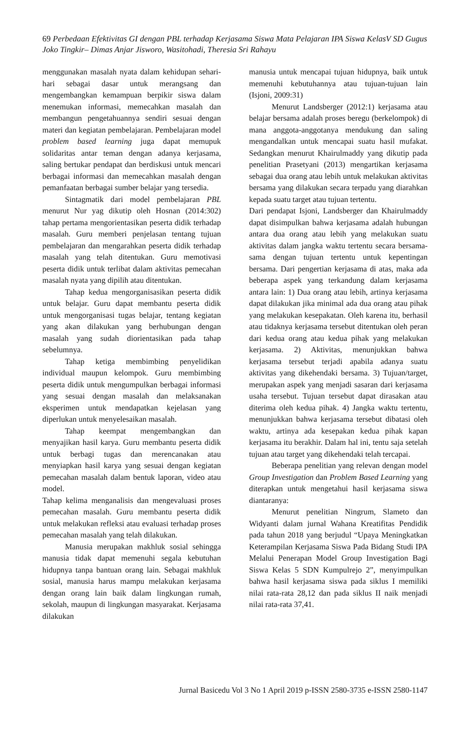69 Perbedaan Efektivitas GI dengan PBL terhadap Kerjasama Siswa Mata Pelajaran IPA Siswa KelasV SD Gugus Joko Tingkir– Dimas Anjar Jisworo, Wasitohadi, Theresia Sri Rahayu
menggunakan masalah nyata dalam kehidupan sehari-hari sebagai dasar untuk merangsang dan mengembangkan kemampuan berpikir siswa dalam menemukan informasi, memecahkan masalah dan membangun pengetahuannya sendiri sesuai dengan materi dan kegiatan pembelajaran. Pembelajaran model problem based learning juga dapat memupuk solidaritas antar teman dengan adanya kerjasama, saling bertukar pendapat dan berdiskusi untuk mencari berbagai informasi dan memecahkan masalah dengan pemanfaatan berbagai sumber belajar yang tersedia.
Sintagmatik dari model pembelajaran PBL menurut Nur yag dikutip oleh Hosnan (2014:302) tahap pertama mengorientasikan peserta didik terhadap masalah. Guru memberi penjelasan tentang tujuan pembelajaran dan mengarahkan peserta didik terhadap masalah yang telah ditentukan. Guru memotivasi peserta didik untuk terlibat dalam aktivitas pemecahan masalah nyata yang dipilih atau ditentukan.
Tahap kedua mengorganisasikan peserta didik untuk belajar. Guru dapat membantu peserta didik untuk mengorganisasi tugas belajar, tentang kegiatan yang akan dilakukan yang berhubungan dengan masalah yang sudah diorientasikan pada tahap sebelumnya.
Tahap ketiga membimbing penyelidikan individual maupun kelompok. Guru membimbing peserta didik untuk mengumpulkan berbagai informasi yang sesuai dengan masalah dan melaksanakan eksperimen untuk mendapatkan kejelasan yang diperlukan untuk menyelesaikan masalah.
Tahap keempat mengembangkan dan menyajikan hasil karya. Guru membantu peserta didik untuk berbagi tugas dan merencanakan atau menyiapkan hasil karya yang sesuai dengan kegiatan pemecahan masalah dalam bentuk laporan, video atau model.
Tahap kelima menganalisis dan mengevaluasi proses pemecahan masalah. Guru membantu peserta didik untuk melakukan refleksi atau evaluasi terhadap proses pemecahan masalah yang telah dilakukan.
Manusia merupakan makhluk sosial sehingga manusia tidak dapat memenuhi segala kebutuhan hidupnya tanpa bantuan orang lain. Sebagai makhluk sosial, manusia harus mampu melakukan kerjasama dengan orang lain baik dalam lingkungan rumah, sekolah, maupun di lingkungan masyarakat. Kerjasama dilakukan
manusia untuk mencapai tujuan hidupnya, baik untuk memenuhi kebutuhannya atau tujuan-tujuan lain (Isjoni, 2009:31)
Menurut Landsberger (2012:1) kerjasama atau belajar bersama adalah proses beregu (berkelompok) di mana anggota-anggotanya mendukung dan saling mengandalkan untuk mencapai suatu hasil mufakat. Sedangkan menurut Khairulmaddy yang dikutip pada penelitian Prasetyani (2013) mengartikan kerjasama sebagai dua orang atau lebih untuk melakukan aktivitas bersama yang dilakukan secara terpadu yang diarahkan kepada suatu target atau tujuan tertentu.
Dari pendapat Isjoni, Landsberger dan Khairulmaddy dapat disimpulkan bahwa kerjasama adalah hubungan antara dua orang atau lebih yang melakukan suatu aktivitas dalam jangka waktu tertentu secara bersama-sama dengan tujuan tertentu untuk kepentingan bersama. Dari pengertian kerjasama di atas, maka ada beberapa aspek yang terkandung dalam kerjasama antara lain: 1) Dua orang atau lebih, artinya kerjasama dapat dilakukan jika minimal ada dua orang atau pihak yang melakukan kesepakatan. Oleh karena itu, berhasil atau tidaknya kerjasama tersebut ditentukan oleh peran dari kedua orang atau kedua pihak yang melakukan kerjasama. 2) Aktivitas, menunjukkan bahwa kerjasama tersebut terjadi apabila adanya suatu aktivitas yang dikehendaki bersama. 3) Tujuan/target, merupakan aspek yang menjadi sasaran dari kerjasama usaha tersebut. Tujuan tersebut dapat dirasakan atau diterima oleh kedua pihak. 4) Jangka waktu tertentu, menunjukkan bahwa kerjasama tersebut dibatasi oleh waktu, artinya ada kesepakan kedua pihak kapan kerjasama itu berakhir. Dalam hal ini, tentu saja setelah tujuan atau target yang dikehendaki telah tercapai.
Beberapa penelitian yang relevan dengan model Group Investigation dan Problem Based Learning yang diterapkan untuk mengetahui hasil kerjasama siswa diantaranya:
Menurut penelitian Ningrum, Slameto dan Widyanti dalam jurnal Wahana Kreatifitas Pendidik pada tahun 2018 yang berjudul “Upaya Meningkatkan Keterampilan Kerjasama Siswa Pada Bidang Studi IPA Melalui Penerapan Model Group Investigation Bagi Siswa Kelas 5 SDN Kumpulrejo 2”, menyimpulkan bahwa hasil kerjasama siswa pada siklus I memiliki nilai rata-rata 28,12 dan pada siklus II naik menjadi nilai rata-rata 37,41.
Jurnal Basicedu Vol 3 No 1 April 2019 p-ISSN 2580-3735 e-ISSN 2580-1147